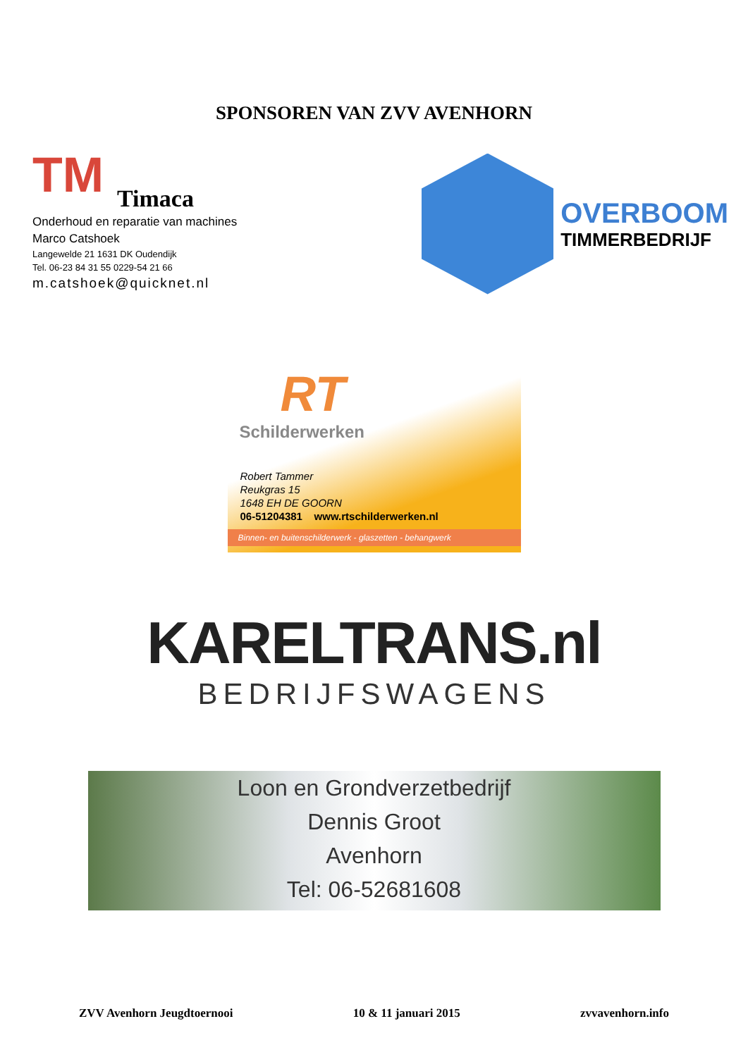SPONSOREN VAN ZVV AVENHORN
TM
Timaca
Onderhoud en reparatie van machines
Marco Catshoek
Langewelde 21 1631 DK Oudendijk
Tel. 06-23 84 31 55 0229-54 21 66
m.catshoek@quicknet.nl
OVERBOOM
TIMMERBEDRIJF
RT
Schilderwerken
Robert Tammer
Reukgras 15
1648 EH DE GOORN
06-51204381 www.rtschilderwerken.nl
Binnen- en buitenschilderwerk - glaszetten - behangwerk
KARELTRANS.nl
BEDRIJFSWAGENS
Loon en Grondverzetbedrijf
Dennis Groot
Avenhorn
Tel: 06-52681608
ZVV Avenhorn Jeugdtoernooi 10 & 11 januari 2015 zvvavenhorn.info